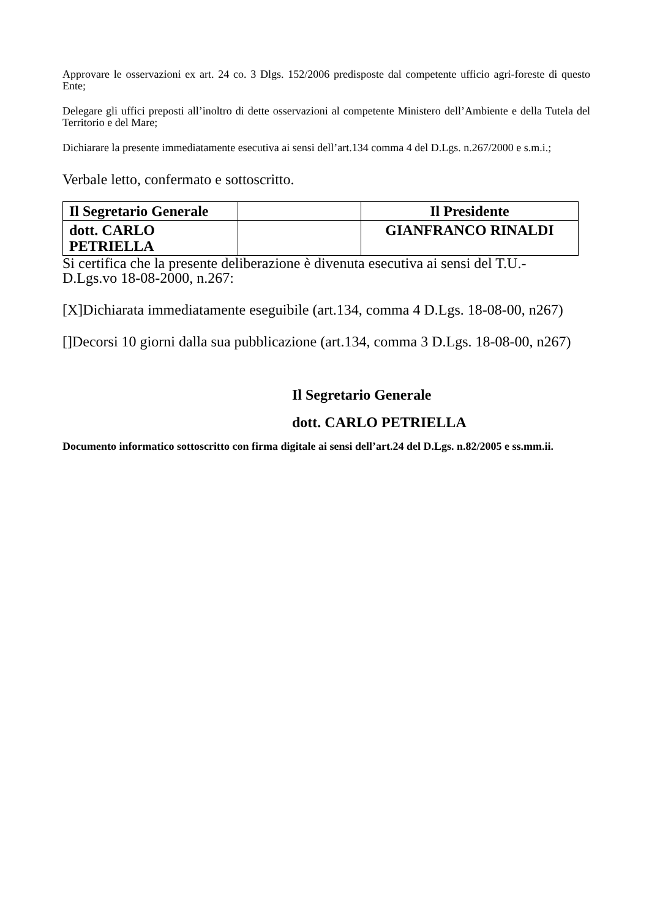Approvare le osservazioni ex art. 24 co. 3 Dlgs. 152/2006 predisposte dal competente ufficio agri-foreste di questo Ente;
Delegare gli uffici preposti all’inoltro di dette osservazioni al competente Ministero dell’Ambiente e della Tutela del Territorio e del Mare;
Dichiarare la presente immediatamente esecutiva ai sensi dell’art.134 comma 4 del D.Lgs. n.267/2000 e s.m.i.;
Verbale letto, confermato e sottoscritto.
| Il Segretario Generale | | Il Presidente |
| dott. CARLO PETRIELLA | | GIANFRANCO RINALDI |
Si certifica che la presente deliberazione è divenuta esecutiva ai sensi del T.U.-
D.Lgs.vo 18-08-2000, n.267:
[X]Dichiarata immediatamente eseguibile (art.134, comma 4 D.Lgs. 18-08-00, n267)
[]Decorsi 10 giorni dalla sua pubblicazione (art.134, comma 3 D.Lgs. 18-08-00, n267)
Il Segretario Generale
dott. CARLO PETRIELLA
Documento informatico sottoscritto con firma digitale ai sensi dell’art.24 del D.Lgs. n.82/2005 e ss.mm.ii.